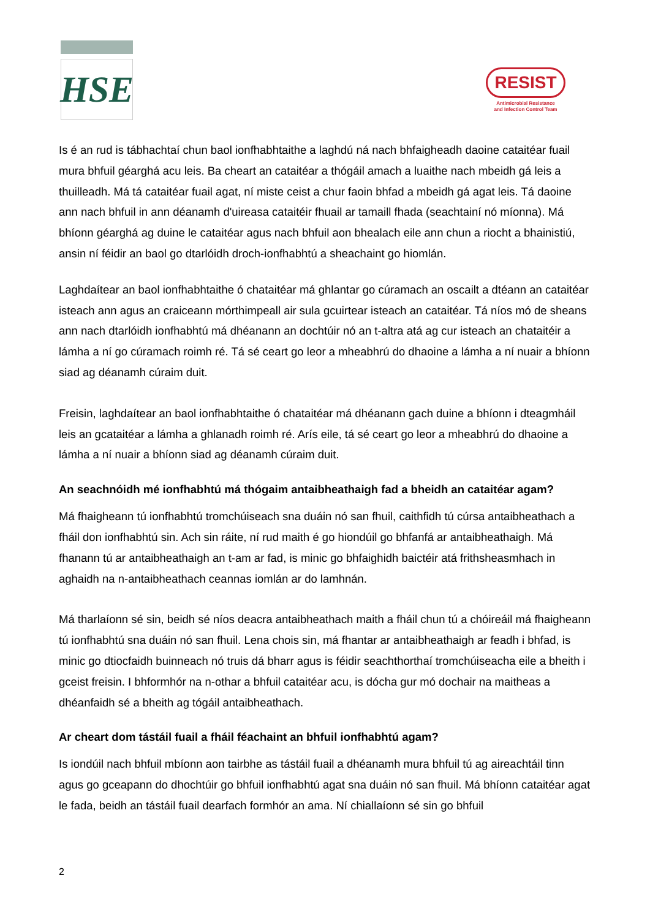HSE
RESIST
Antimicrobial Resistance
and Infection Control Team
Is é an rud is tábhachtaí chun baol ionfhabhtaithe a laghdú ná nach bhfaigheadh daoine cataitéar fuail mura bhfuil géarghá acu leis. Ba cheart an cataitéar a thógáil amach a luaithe nach mbeidh gá leis a thuilleadh. Má tá cataitéar fuail agat, ní miste ceist a chur faoin bhfad a mbeidh gá agat leis. Tá daoine ann nach bhfuil in ann déanamh d'uireasa cataitéir fhuail ar tamaill fhada (seachtainí nó míonna). Má bhíonn géarghá ag duine le cataitéar agus nach bhfuil aon bhealach eile ann chun a riocht a bhainistiú, ansin ní féidir an baol go dtarlóidh droch-ionfhabhtú a sheachaint go hiomlán.
Laghdaítear an baol ionfhabhtaithe ó chataitéar má ghlantar go cúramach an oscailt a dtéann an cataitéar isteach ann agus an craiceann mórthimpeall air sula gcuirtear isteach an cataitéar. Tá níos mó de sheans ann nach dtarlóidh ionfhabhtú má dhéanann an dochtúir nó an t-altra atá ag cur isteach an chataitéir a lámha a ní go cúramach roimh ré. Tá sé ceart go leor a mheabhrú do dhaoine a lámha a ní nuair a bhíonn siad ag déanamh cúraim duit.
Freisin, laghdaítear an baol ionfhabhtaithe ó chataitéar má dhéanann gach duine a bhíonn i dteagmháil leis an gcataitéar a lámha a ghlanadh roimh ré. Arís eile, tá sé ceart go leor a mheabhrú do dhaoine a lámha a ní nuair a bhíonn siad ag déanamh cúraim duit.
An seachnóidh mé ionfhabhtú má thógaim antaibheathaigh fad a bheidh an cataitéar agam?
Má fhaigheann tú ionfhabhtú tromchúiseach sna duáin nó san fhuil, caithfidh tú cúrsa antaibheathach a fháil don ionfhabhtú sin. Ach sin ráite, ní rud maith é go hiondúil go bhfanfá ar antaibheathaigh. Má fhanann tú ar antaibheathaigh an t-am ar fad, is minic go bhfaighidh baictéir atá frithsheasmhach in aghaidh na n-antaibheathach ceannas iomlán ar do lamhnán.
Má tharlaíonn sé sin, beidh sé níos deacra antaibheathach maith a fháil chun tú a chóireáil má fhaigheann tú ionfhabhtú sna duáin nó san fhuil. Lena chois sin, má fhantar ar antaibheathaigh ar feadh i bhfad, is minic go dtiocfaidh buinneach nó truis dá bharr agus is féidir seachthorthaí tromchúiseacha eile a bheith i gceist freisin. I bhformhór na n-othar a bhfuil cataitéar acu, is dócha gur mó dochair na maitheas a dhéanfaidh sé a bheith ag tógáil antaibheathach.
Ar cheart dom tástáil fuail a fháil féachaint an bhfuil ionfhabhtú agam?
Is iondúil nach bhfuil mbíonn aon tairbhe as tástáil fuail a dhéanamh mura bhfuil tú ag aireachtáil tinn agus go gceapann do dhochtúir go bhfuil ionfhabhtú agat sna duáin nó san fhuil. Má bhíonn cataitéar agat le fada, beidh an tástáil fuail dearfach formhór an ama. Ní chiallaíonn sé sin go bhfuil
2